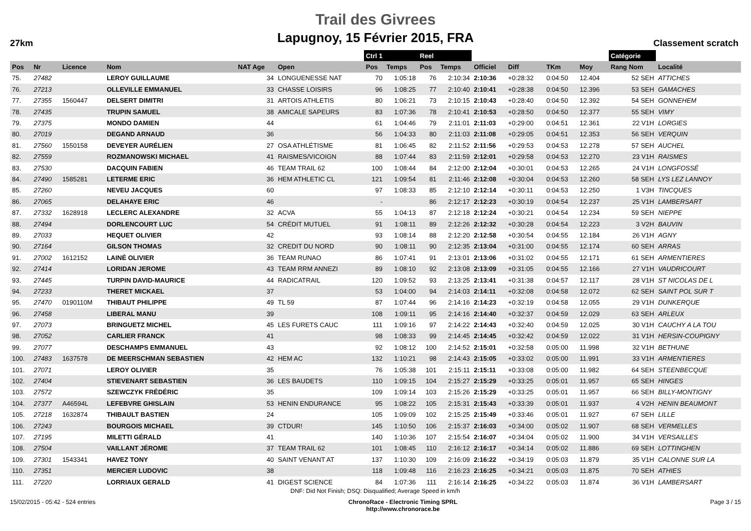Trail des Givrees
Lapugnoy, 15 Février 2015, FRA
27km Classement scratch
| | | | | | | Ctrl 1 | | Reel | | | | | | Catégorie | |
| --- | --- | --- | --- | --- | --- | --- | --- | --- | --- | --- | --- | --- | --- | --- | --- |
| Pos | Nr | Licence | Nom | NAT Age | Open | Pos | Temps | Pos | Temps | Officiel | Diff | TKm | Moy | Rang Nom | Localité |
| 75. | 27482 | | LEROY GUILLAUME | 34 | LONGUENESSE NAT | 70 | 1:05:18 | 76 | 2:10:34 | 2:10:36 | +0:28:32 | 0:04:50 | 12.404 | 52 SEH | ATTICHES |
| 76. | 27213 | | OLLEVILLE EMMANUEL | 33 | CHASSE LOISIRS | 96 | 1:08:25 | 77 | 2:10:40 | 2:10:41 | +0:28:38 | 0:04:50 | 12.396 | 53 SEH | GAMACHES |
| 77. | 27355 | 1560447 | DELSERT DIMITRI | 31 | ARTOIS ATHLETIS | 80 | 1:06:21 | 73 | 2:10:15 | 2:10:43 | +0:28:40 | 0:04:50 | 12.392 | 54 SEH | GONNEHEM |
| 78. | 27435 | | TRUPIN SAMUEL | 38 | AMICALE SAPEURS | 83 | 1:07:36 | 78 | 2:10:41 | 2:10:53 | +0:28:50 | 0:04:50 | 12.377 | 55 SEH | VIMY |
| 79. | 27375 | | MONDO DAMIEN | 44 | | 61 | 1:04:46 | 79 | 2:11:01 | 2:11:03 | +0:29:00 | 0:04:51 | 12.361 | 22 V1H | LORGIES |
| 80. | 27019 | | DEGAND ARNAUD | 36 | | 56 | 1:04:33 | 80 | 2:11:03 | 2:11:08 | +0:29:05 | 0:04:51 | 12.353 | 56 SEH | VERQUIN |
| 81. | 27560 | 1550158 | DEVEYER AURÉLIEN | 27 | OSA ATHLÉTISME | 81 | 1:06:45 | 82 | 2:11:52 | 2:11:56 | +0:29:53 | 0:04:53 | 12.278 | 57 SEH | AUCHEL |
| 82. | 27559 | | ROZMANOWSKI MICHAEL | 41 | RAISMES/VICOIGN | 88 | 1:07:44 | 83 | 2:11:59 | 2:12:01 | +0:29:58 | 0:04:53 | 12.270 | 23 V1H | RAISMES |
| 83. | 27530 | | DACQUIN FABIEN | 46 | TEAM TRAIL 62 | 100 | 1:08:44 | 84 | 2:12:00 | 2:12:04 | +0:30:01 | 0:04:53 | 12.265 | 24 V1H | LONGFOSSÉ |
| 84. | 27490 | 1585281 | LETERME ERIC | 36 | HEM ATHLETIC CL | 121 | 1:09:54 | 81 | 2:11:46 | 2:12:08 | +0:30:04 | 0:04:53 | 12.260 | 58 SEH | LYS LEZ LANNOY |
| 85. | 27260 | | NEVEU JACQUES | 60 | | 97 | 1:08:33 | 85 | 2:12:10 | 2:12:14 | +0:30:11 | 0:04:53 | 12.250 | 1 V3H | TINCQUES |
| 86. | 27065 | | DELAHAYE ERIC | 46 | | - | | 86 | 2:12:17 | 2:12:23 | +0:30:19 | 0:04:54 | 12.237 | 25 V1H | LAMBERSART |
| 87. | 27332 | 1628918 | LECLERC ALEXANDRE | 32 | ACVA | 55 | 1:04:13 | 87 | 2:12:18 | 2:12:24 | +0:30:21 | 0:04:54 | 12.234 | 59 SEH | NIEPPE |
| 88. | 27494 | | DORLENCOURT LUC | 54 | CRÉDIT MUTUEL | 91 | 1:08:11 | 89 | 2:12:26 | 2:12:32 | +0:30:28 | 0:04:54 | 12.223 | 3 V2H | BAUVIN |
| 89. | 27033 | | HEQUET OLIVIER | 42 | | 93 | 1:08:14 | 88 | 2:12:20 | 2:12:58 | +0:30:54 | 0:04:55 | 12.184 | 26 V1H | AGNY |
| 90. | 27164 | | GILSON THOMAS | 32 | CREDIT DU NORD | 90 | 1:08:11 | 90 | 2:12:35 | 2:13:04 | +0:31:00 | 0:04:55 | 12.174 | 60 SEH | ARRAS |
| 91. | 27002 | 1612152 | LAINÉ OLIVIER | 36 | TEAM RUNAO | 86 | 1:07:41 | 91 | 2:13:01 | 2:13:06 | +0:31:02 | 0:04:55 | 12.171 | 61 SEH | ARMENTIERES |
| 92. | 27414 | | LORIDAN JEROME | 43 | TEAM RRM ANNEZI | 89 | 1:08:10 | 92 | 2:13:08 | 2:13:09 | +0:31:05 | 0:04:55 | 12.166 | 27 V1H | VAUDRICOURT |
| 93. | 27445 | | TURPIN DAVID-MAURICE | 44 | RADICATRAIL | 120 | 1:09:52 | 93 | 2:13:25 | 2:13:41 | +0:31:38 | 0:04:57 | 12.117 | 28 V1H | ST NICOLAS DE L |
| 94. | 27233 | | THERET MICKAEL | 37 | | 53 | 1:04:00 | 94 | 2:14:03 | 2:14:11 | +0:32:08 | 0:04:58 | 12.072 | 62 SEH | SAINT POL SUR T |
| 95. | 27470 | 0190110M | THIBAUT PHILIPPE | 49 | TL 59 | 87 | 1:07:44 | 96 | 2:14:16 | 2:14:23 | +0:32:19 | 0:04:58 | 12.055 | 29 V1H | DUNKERQUE |
| 96. | 27458 | | LIBERAL MANU | 39 | | 108 | 1:09:11 | 95 | 2:14:16 | 2:14:40 | +0:32:37 | 0:04:59 | 12.029 | 63 SEH | ARLEUX |
| 97. | 27073 | | BRINGUETZ MICHEL | 45 | LES FURETS CAUC | 111 | 1:09:16 | 97 | 2:14:22 | 2:14:43 | +0:32:40 | 0:04:59 | 12.025 | 30 V1H | CAUCHY A LA TOU |
| 98. | 27052 | | CARLIER FRANCK | 41 | | 98 | 1:08:33 | 99 | 2:14:45 | 2:14:45 | +0:32:42 | 0:04:59 | 12.022 | 31 V1H | HERSIN-COUPIGNY |
| 99. | 27077 | | DESCHAMPS EMMANUEL | 43 | | 92 | 1:08:12 | 100 | 2:14:52 | 2:15:01 | +0:32:58 | 0:05:00 | 11.998 | 32 V1H | BETHUNE |
| 100. | 27483 | 1637578 | DE MEERSCHMAN SEBASTIEN | 42 | HEM AC | 132 | 1:10:21 | 98 | 2:14:43 | 2:15:05 | +0:33:02 | 0:05:00 | 11.991 | 33 V1H | ARMENTIERES |
| 101. | 27071 | | LEROY OLIVIER | 35 | | 76 | 1:05:38 | 101 | 2:15:11 | 2:15:11 | +0:33:08 | 0:05:00 | 11.982 | 64 SEH | STEENBECQUE |
| 102. | 27404 | | STIEVENART SEBASTIEN | 36 | LES BAUDETS | 110 | 1:09:15 | 104 | 2:15:27 | 2:15:29 | +0:33:25 | 0:05:01 | 11.957 | 65 SEH | HINGES |
| 103. | 27572 | | SZEWCZYK FRÉDÉRIC | 35 | | 109 | 1:09:14 | 103 | 2:15:26 | 2:15:29 | +0:33:25 | 0:05:01 | 11.957 | 66 SEH | BILLY-MONTIGNY |
| 104. | 27377 | A46594L | LEFEBVRE GHISLAIN | 53 | HENIN ENDURANCE | 95 | 1:08:22 | 105 | 2:15:31 | 2:15:43 | +0:33:39 | 0:05:01 | 11.937 | 4 V2H | HENIN BEAUMONT |
| 105. | 27218 | 1632874 | THIBAULT BASTIEN | 24 | | 105 | 1:09:09 | 102 | 2:15:25 | 2:15:49 | +0:33:46 | 0:05:01 | 11.927 | 67 SEH | LILLE |
| 106. | 27243 | | BOURGOIS MICHAEL | 39 | CTDUR! | 145 | 1:10:50 | 106 | 2:15:37 | 2:16:03 | +0:34:00 | 0:05:02 | 11.907 | 68 SEH | VERMELLES |
| 107. | 27195 | | MILETTI GÉRALD | 41 | | 140 | 1:10:36 | 107 | 2:15:54 | 2:16:07 | +0:34:04 | 0:05:02 | 11.900 | 34 V1H | VERSAILLES |
| 108. | 27504 | | VAILLANT JÉROME | 37 | TEAM TRAIL 62 | 101 | 1:08:45 | 110 | 2:16:12 | 2:16:17 | +0:34:14 | 0:05:02 | 11.886 | 69 SEH | LOTTINGHEN |
| 109. | 27301 | 1543341 | HAVEZ TONY | 40 | SAINT VENANT AT | 137 | 1:10:30 | 109 | 2:16:09 | 2:16:22 | +0:34:19 | 0:05:03 | 11.879 | 35 V1H | CALONNE SUR LA |
| 110. | 27351 | | MERCIER LUDOVIC | 38 | | 118 | 1:09:48 | 116 | 2:16:23 | 2:16:25 | +0:34:21 | 0:05:03 | 11.875 | 70 SEH | ATHIES |
| 111. | 27220 | | LORRIAUX GERALD | 41 | DIGEST SCIENCE | 84 | 1:07:36 | 111 | 2:16:14 | 2:16:25 | +0:34:22 | 0:05:03 | 11.874 | 36 V1H | LAMBERSART |
DNF: Did Not Finish; DSQ: Disqualified; Average Speed in km/h
15/02/2015 - 05:42 - 524 entries ChronoRace - Electronic Timing SPRL
http://www.chronorace.be Page 3 / 15